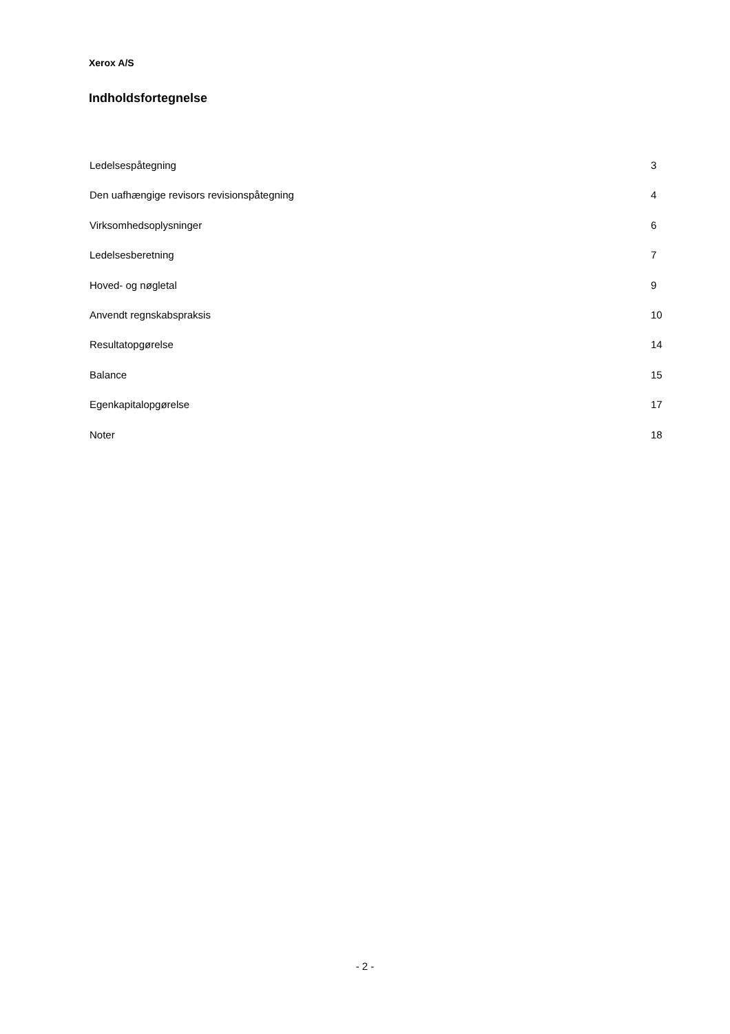Xerox A/S
Indholdsfortegnelse
Ledelsespåtegning 3
Den uafhængige revisors revisionspåtegning 4
Virksomhedsoplysninger 6
Ledelsesberetning 7
Hoved- og nøgletal 9
Anvendt regnskabspraksis 10
Resultatopgørelse 14
Balance 15
Egenkapitalopgørelse 17
Noter 18
- 2 -